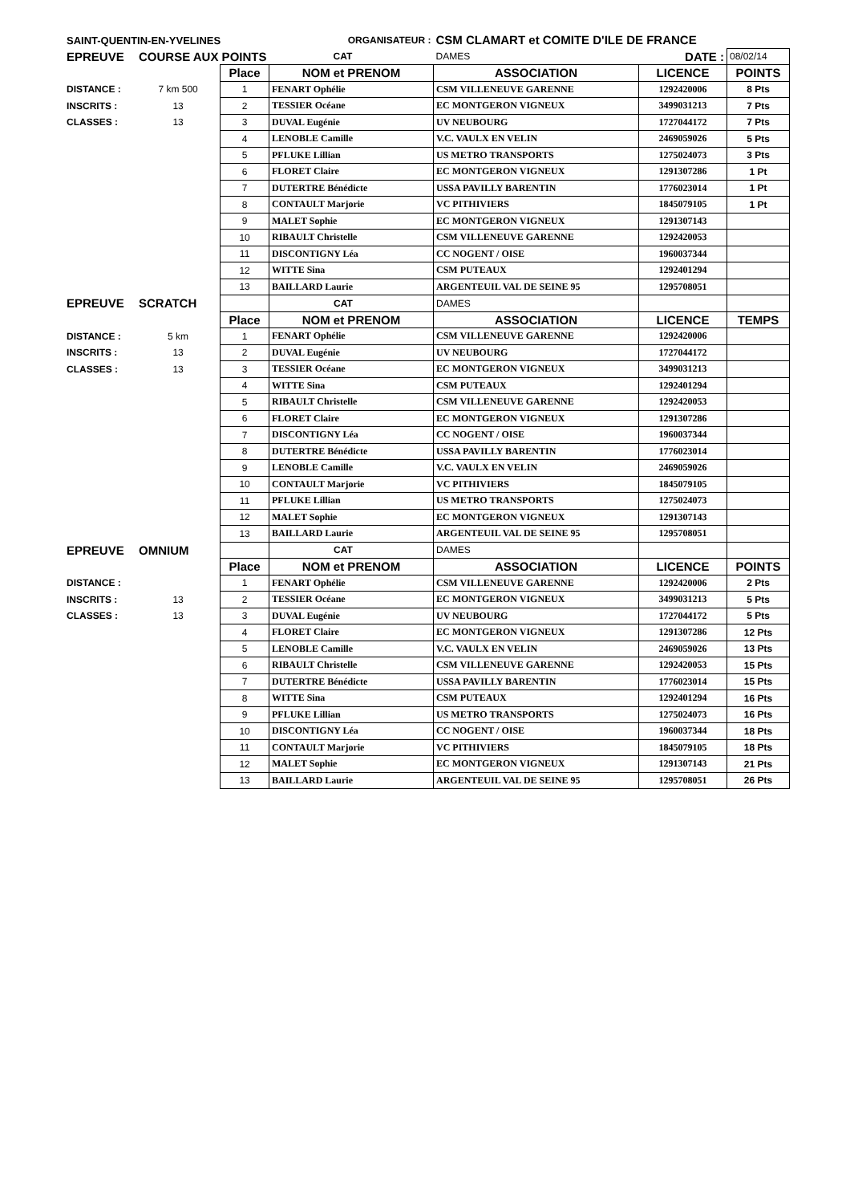| SAINT-QUENTIN-EN-YVELINES | | | ORGANISATEUR : | CSM CLAMART et COMITE D'ILE DE FRANCE | | |
| EPREUVE | COURSE AUX POINTS | | CAT | DAMES | DATE : | 08/02/14 |
| | | Place | NOM et PRENOM | ASSOCIATION | LICENCE | POINTS |
| DISTANCE : | 7 km 500 | 1 | FENART Ophélie | CSM VILLENEUVE GARENNE | 1292420006 | 8 Pts |
| INSCRITS : | 13 | 2 | TESSIER Océane | EC MONTGERON VIGNEUX | 3499031213 | 7 Pts |
| CLASSES : | 13 | 3 | DUVAL Eugénie | UV NEUBOURG | 1727044172 | 7 Pts |
| | | 4 | LENOBLE Camille | V.C. VAULX EN VELIN | 2469059026 | 5 Pts |
| | | 5 | PFLUKE Lillian | US METRO TRANSPORTS | 1275024073 | 3 Pts |
| | | 6 | FLORET Claire | EC MONTGERON VIGNEUX | 1291307286 | 1 Pt |
| | | 7 | DUTERTRE Bénédicte | USSA PAVILLY BARENTIN | 1776023014 | 1 Pt |
| | | 8 | CONTAULT Marjorie | VC PITHIVIERS | 1845079105 | 1 Pt |
| | | 9 | MALET Sophie | EC MONTGERON VIGNEUX | 1291307143 | |
| | | 10 | RIBAULT Christelle | CSM VILLENEUVE GARENNE | 1292420053 | |
| | | 11 | DISCONTIGNY Léa | CC NOGENT / OISE | 1960037344 | |
| | | 12 | WITTE Sina | CSM PUTEAUX | 1292401294 | |
| | | 13 | BAILLARD Laurie | ARGENTEUIL VAL DE SEINE 95 | 1295708051 | |
| EPREUVE | SCRATCH | | CAT | DAMES | | |
| | | Place | NOM et PRENOM | ASSOCIATION | LICENCE | TEMPS |
| DISTANCE : | 5 km | 1 | FENART Ophélie | CSM VILLENEUVE GARENNE | 1292420006 | |
| INSCRITS : | 13 | 2 | DUVAL Eugénie | UV NEUBOURG | 1727044172 | |
| CLASSES : | 13 | 3 | TESSIER Océane | EC MONTGERON VIGNEUX | 3499031213 | |
| | | 4 | WITTE Sina | CSM PUTEAUX | 1292401294 | |
| | | 5 | RIBAULT Christelle | CSM VILLENEUVE GARENNE | 1292420053 | |
| | | 6 | FLORET Claire | EC MONTGERON VIGNEUX | 1291307286 | |
| | | 7 | DISCONTIGNY Léa | CC NOGENT / OISE | 1960037344 | |
| | | 8 | DUTERTRE Bénédicte | USSA PAVILLY BARENTIN | 1776023014 | |
| | | 9 | LENOBLE Camille | V.C. VAULX EN VELIN | 2469059026 | |
| | | 10 | CONTAULT Marjorie | VC PITHIVIERS | 1845079105 | |
| | | 11 | PFLUKE Lillian | US METRO TRANSPORTS | 1275024073 | |
| | | 12 | MALET Sophie | EC MONTGERON VIGNEUX | 1291307143 | |
| | | 13 | BAILLARD Laurie | ARGENTEUIL VAL DE SEINE 95 | 1295708051 | |
| EPREUVE | OMNIUM | | CAT | DAMES | | |
| | | Place | NOM et PRENOM | ASSOCIATION | LICENCE | POINTS |
| DISTANCE : | | 1 | FENART Ophélie | CSM VILLENEUVE GARENNE | 1292420006 | 2 Pts |
| INSCRITS : | 13 | 2 | TESSIER Océane | EC MONTGERON VIGNEUX | 3499031213 | 5 Pts |
| CLASSES : | 13 | 3 | DUVAL Eugénie | UV NEUBOURG | 1727044172 | 5 Pts |
| | | 4 | FLORET Claire | EC MONTGERON VIGNEUX | 1291307286 | 12 Pts |
| | | 5 | LENOBLE Camille | V.C. VAULX EN VELIN | 2469059026 | 13 Pts |
| | | 6 | RIBAULT Christelle | CSM VILLENEUVE GARENNE | 1292420053 | 15 Pts |
| | | 7 | DUTERTRE Bénédicte | USSA PAVILLY BARENTIN | 1776023014 | 15 Pts |
| | | 8 | WITTE Sina | CSM PUTEAUX | 1292401294 | 16 Pts |
| | | 9 | PFLUKE Lillian | US METRO TRANSPORTS | 1275024073 | 16 Pts |
| | | 10 | DISCONTIGNY Léa | CC NOGENT / OISE | 1960037344 | 18 Pts |
| | | 11 | CONTAULT Marjorie | VC PITHIVIERS | 1845079105 | 18 Pts |
| | | 12 | MALET Sophie | EC MONTGERON VIGNEUX | 1291307143 | 21 Pts |
| | | 13 | BAILLARD Laurie | ARGENTEUIL VAL DE SEINE 95 | 1295708051 | 26 Pts |